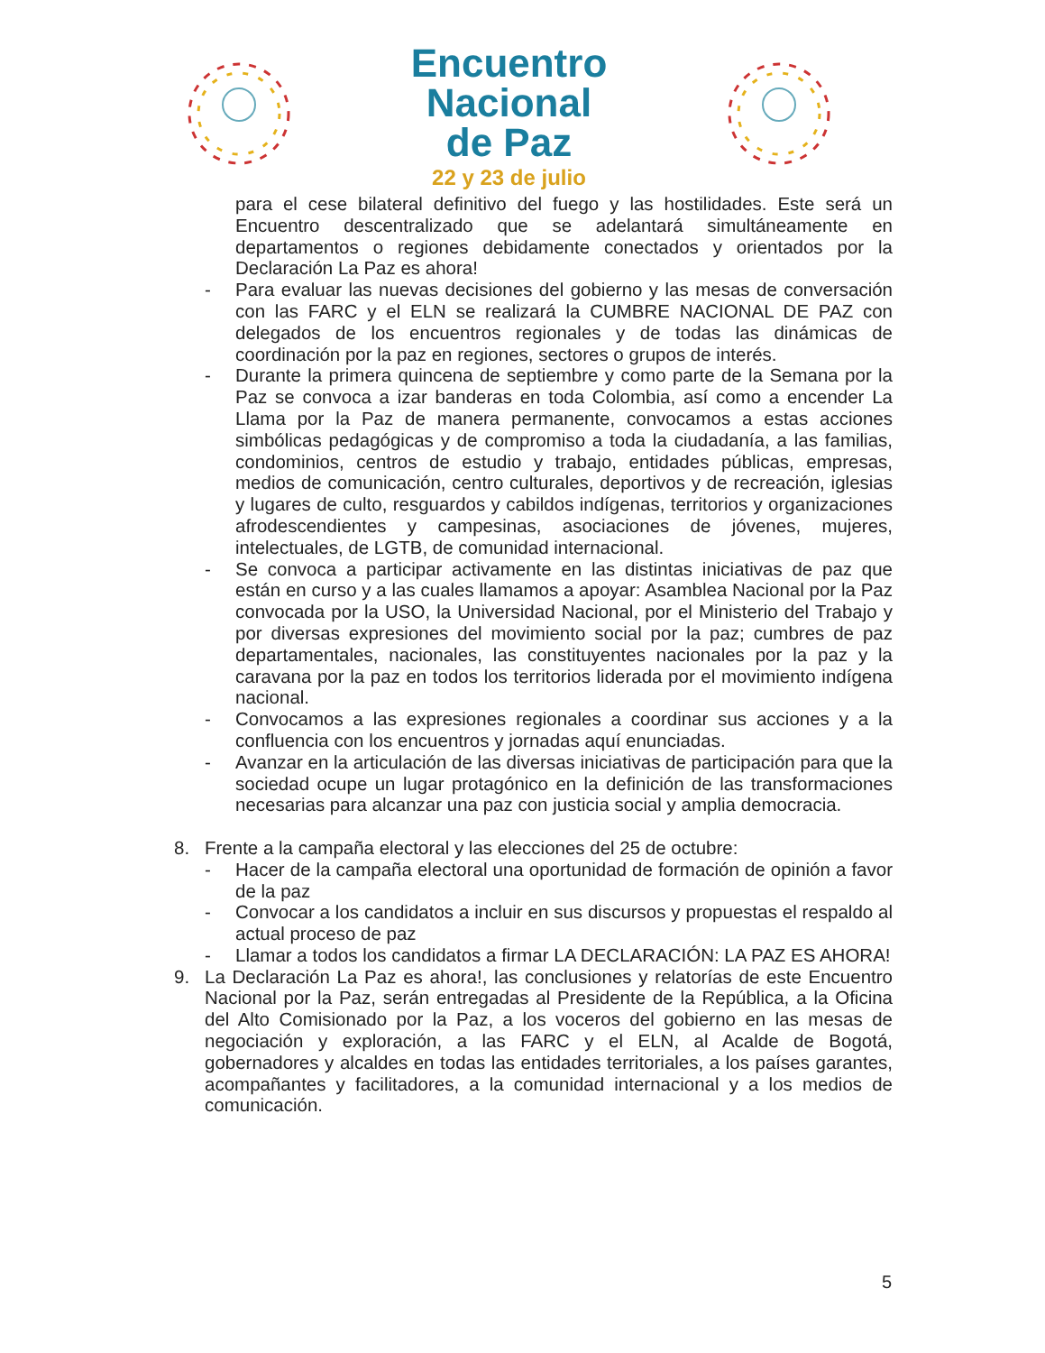Encuentro
Nacional
de Paz
22 y 23 de julio
para el cese bilateral definitivo del fuego y las hostilidades. Este será un Encuentro descentralizado que se adelantará simultáneamente en departamentos o regiones debidamente conectados y orientados por la Declaración La Paz es ahora!
- Para evaluar las nuevas decisiones del gobierno y las mesas de conversación con las FARC y el ELN se realizará la CUMBRE NACIONAL DE PAZ con delegados de los encuentros regionales y de todas las dinámicas de coordinación por la paz en regiones, sectores o grupos de interés.
- Durante la primera quincena de septiembre y como parte de la Semana por la Paz se convoca a izar banderas en toda Colombia, así como a encender La Llama por la Paz de manera permanente, convocamos a estas acciones simbólicas pedagógicas y de compromiso a toda la ciudadanía, a las familias, condominios, centros de estudio y trabajo, entidades públicas, empresas, medios de comunicación, centro culturales, deportivos y de recreación, iglesias y lugares de culto, resguardos y cabildos indígenas, territorios y organizaciones afrodescendientes y campesinas, asociaciones de jóvenes, mujeres, intelectuales, de LGTB, de comunidad internacional.
- Se convoca a participar activamente en las distintas iniciativas de paz que están en curso y a las cuales llamamos a apoyar: Asamblea Nacional por la Paz convocada por la USO, la Universidad Nacional, por el Ministerio del Trabajo y por diversas expresiones del movimiento social por la paz; cumbres de paz departamentales, nacionales, las constituyentes nacionales por la paz y la caravana por la paz en todos los territorios liderada por el movimiento indígena nacional.
- Convocamos a las expresiones regionales a coordinar sus acciones y a la confluencia con los encuentros y jornadas aquí enunciadas.
- Avanzar en la articulación de las diversas iniciativas de participación para que la sociedad ocupe un lugar protagónico en la definición de las transformaciones necesarias para alcanzar una paz con justicia social y amplia democracia.
8. Frente a la campaña electoral y las elecciones del 25 de octubre:
- Hacer de la campaña electoral una oportunidad de formación de opinión a favor de la paz
- Convocar a los candidatos a incluir en sus discursos y propuestas el respaldo al actual proceso de paz
- Llamar a todos los candidatos a firmar LA DECLARACIÓN: LA PAZ ES AHORA!
9. La Declaración La Paz es ahora!, las conclusiones y relatorías de este Encuentro Nacional por la Paz, serán entregadas al Presidente de la República, a la Oficina del Alto Comisionado por la Paz, a los voceros del gobierno en las mesas de negociación y exploración, a las FARC y el ELN, al Acalde de Bogotá, gobernadores y alcaldes en todas las entidades territoriales, a los países garantes, acompañantes y facilitadores, a la comunidad internacional y a los medios de comunicación.
5